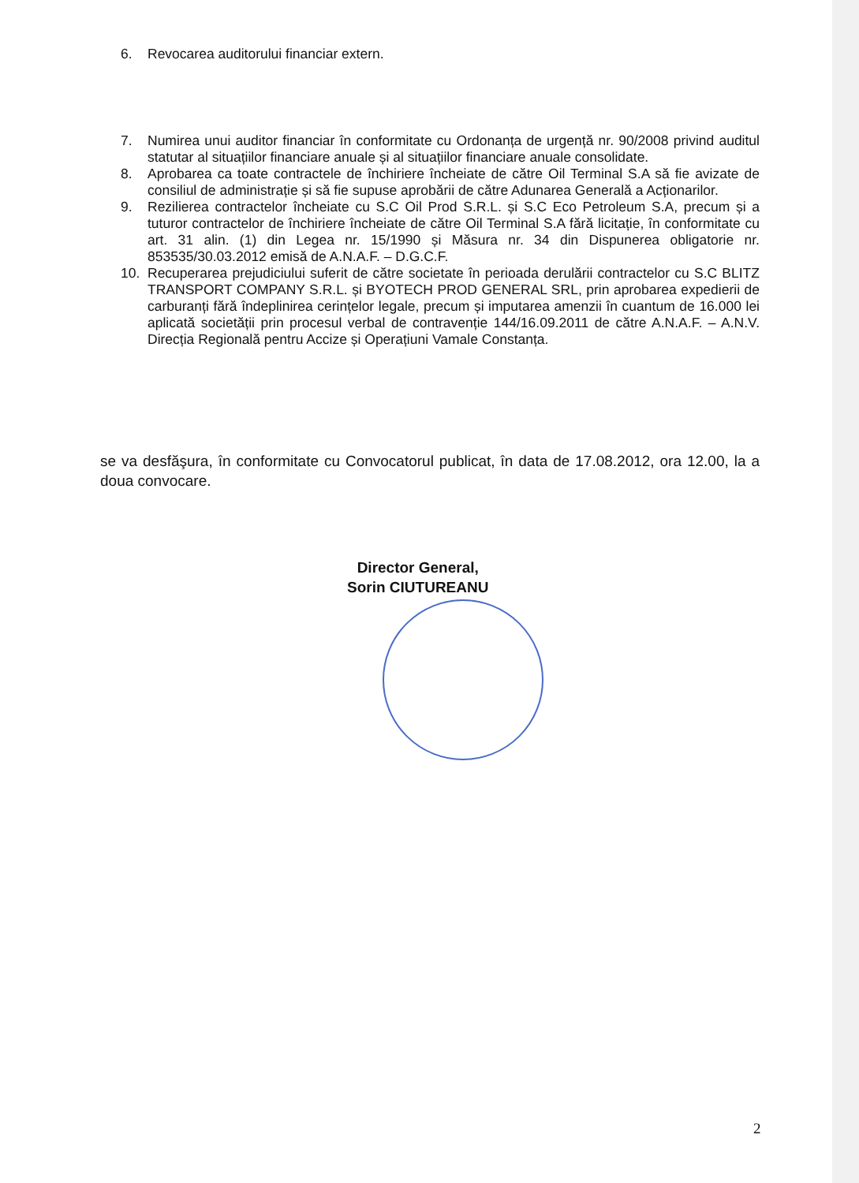6. Revocarea auditorului financiar extern.
7. Numirea unui auditor financiar în conformitate cu Ordonanța de urgență nr. 90/2008 privind auditul statutar al situațiilor financiare anuale și al situațiilor financiare anuale consolidate.
8. Aprobarea ca toate contractele de închiriere încheiate de către Oil Terminal S.A să fie avizate de consiliul de administrație și să fie supuse aprobării de către Adunarea Generală a Acționarilor.
9. Rezilierea contractelor încheiate cu S.C Oil Prod S.R.L. și S.C Eco Petroleum S.A, precum și a tuturor contractelor de închiriere încheiate de către Oil Terminal S.A fără licitație, în conformitate cu art. 31 alin. (1) din Legea nr. 15/1990 și Măsura nr. 34 din Dispunerea obligatorie nr. 853535/30.03.2012 emisă de A.N.A.F. – D.G.C.F.
10. Recuperarea prejudiciului suferit de către societate în perioada derulării contractelor cu S.C BLITZ TRANSPORT COMPANY S.R.L. și BYOTECH PROD GENERAL SRL, prin aprobarea expedierii de carburanți fără îndeplinirea cerințelor legale, precum și imputarea amenzii în cuantum de 16.000 lei aplicată societății prin procesul verbal de contravenție 144/16.09.2011 de către A.N.A.F. – A.N.V. Direcția Regională pentru Accize și Operațiuni Vamale Constanța.
se va desfăşura, în conformitate cu Convocatorul publicat, în data de 17.08.2012, ora 12.00, la a doua convocare.
Director General,
Sorin CIUTUREANU
2